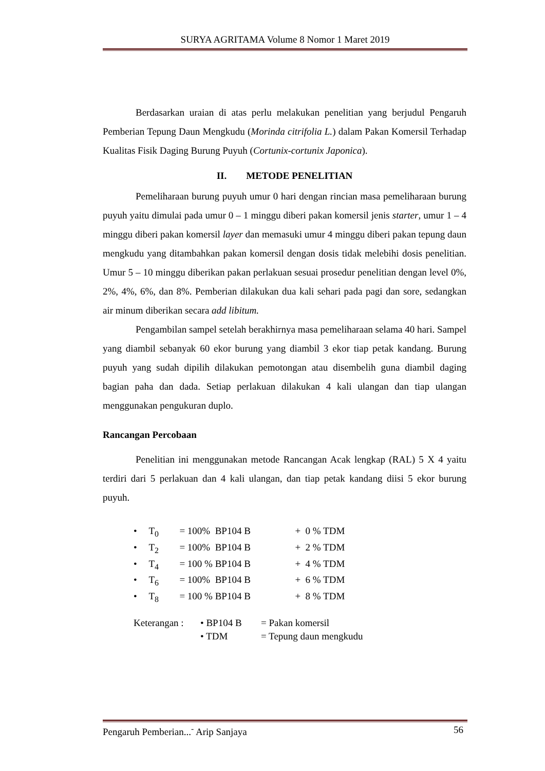SURYA AGRITAMA Volume 8 Nomor 1 Maret 2019
Berdasarkan uraian di atas perlu melakukan penelitian yang berjudul Pengaruh Pemberian Tepung Daun Mengkudu (Morinda citrifolia L.) dalam Pakan Komersil Terhadap Kualitas Fisik Daging Burung Puyuh (Cortunix-cortunix Japonica).
II. METODE PENELITIAN
Pemeliharaan burung puyuh umur 0 hari dengan rincian masa pemeliharaan burung puyuh yaitu dimulai pada umur 0 – 1 minggu diberi pakan komersil jenis starter, umur 1 – 4 minggu diberi pakan komersil layer dan memasuki umur 4 minggu diberi pakan tepung daun mengkudu yang ditambahkan pakan komersil dengan dosis tidak melebihi dosis penelitian. Umur 5 – 10 minggu diberikan pakan perlakuan sesuai prosedur penelitian dengan level 0%, 2%, 4%, 6%, dan 8%. Pemberian dilakukan dua kali sehari pada pagi dan sore, sedangkan air minum diberikan secara add libitum.
Pengambilan sampel setelah berakhirnya masa pemeliharaan selama 40 hari. Sampel yang diambil sebanyak 60 ekor burung yang diambil 3 ekor tiap petak kandang. Burung puyuh yang sudah dipilih dilakukan pemotongan atau disembelih guna diambil daging bagian paha dan dada. Setiap perlakuan dilakukan 4 kali ulangan dan tiap ulangan menggunakan pengukuran duplo.
Rancangan Percobaan
Penelitian ini menggunakan metode Rancangan Acak lengkap (RAL) 5 X 4 yaitu terdiri dari 5 perlakuan dan 4 kali ulangan, dan tiap petak kandang diisi 5 ekor burung puyuh.
• T<sub>0</sub> = 100% BP104 B + 0 % TDM
• T<sub>2</sub> = 100% BP104 B + 2 % TDM
• T<sub>4</sub> = 100 % BP104 B + 4 % TDM
• T<sub>6</sub> = 100% BP104 B + 6 % TDM
• T<sub>8</sub> = 100 % BP104 B + 8 % TDM
Keterangan :
• BP104 B = Pakan komersil
• TDM = Tepung daun mengkudu
Pengaruh Pemberian...<sup>-</sup> Arip Sanjaya 56